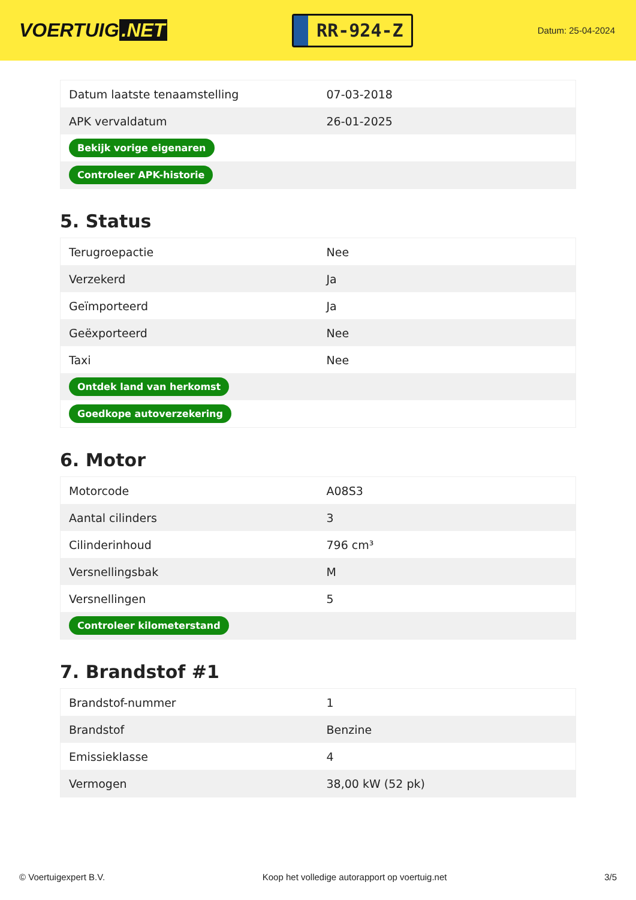VOERTUIG.NET
RR-924-Z
Datum: 25-04-2024
| Datum laatste tenaamstelling | 07-03-2018 |
| APK vervaldatum | 26-01-2025 |
| Bekijk vorige eigenaren | |
| Controleer APK-historie | |
5. Status
| Terugroepactie | Nee |
| Verzekerd | Ja |
| Geïmporteerd | Ja |
| Geëxporteerd | Nee |
| Taxi | Nee |
| Ontdek land van herkomst | |
| Goedkope autoverzekering | |
6. Motor
| Motorcode | A08S3 |
| Aantal cilinders | 3 |
| Cilinderinhoud | 796 cm³ |
| Versnellingsbak | M |
| Versnellingen | 5 |
| Controleer kilometerstand | |
7. Brandstof #1
| Brandstof-nummer | 1 |
| Brandstof | Benzine |
| Emissieklasse | 4 |
| Vermogen | 38,00 kW (52 pk) |
© Voertuigexpert B.V. Koop het volledige autorapport op voertuig.net 3/5